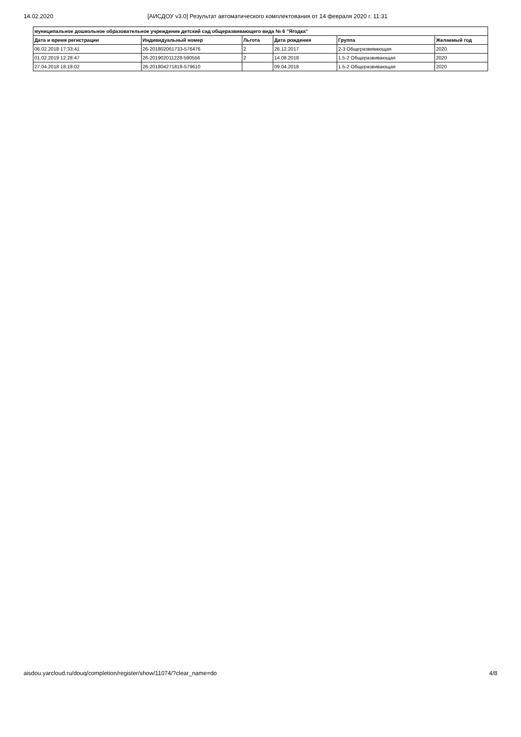14.02.2020 [АИСДОУ v3.0] Результат автоматического комплектования от 14 февраля 2020 г. 11:31
| муниципальное дошкольное образовательное учреждение детский сад общеразвивающего вида № 6 "Ягодка" | | | | | |
| --- | --- | --- | --- | --- | --- |
| Дата и время регистрации | Индивидуальный номер | Льгота | Дата рождения | Группа | Желаемый год |
| 06.02.2018 17:33:41 | 26-201802061733-576476 | 2 | 26.12.2017 | 2-3 Общеразвивающая | 2020 |
| 01.02.2019 12:28:47 | 26-201902011228-590556 | 2 | 14.08.2018 | 1.5-2 Общеразвивающая | 2020 |
| 27.04.2018 18:18:02 | 26-201804271818-579610 | | 09.04.2018 | 1.5-2 Общеразвивающая | 2020 |
aisdou.yarcloud.ru/douq/completion/register/show/11074/?clear_name=do 4/8